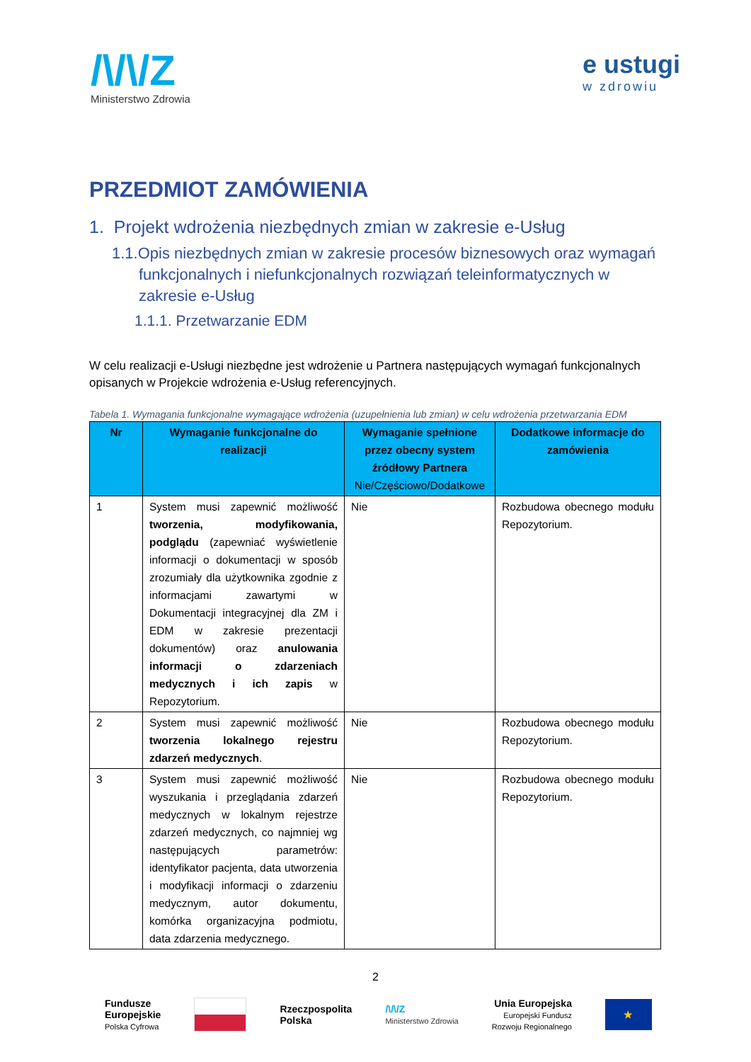/\/\/Z
Ministerstwo Zdrowia
e ustugi
w zdrowiu
PRZEDMIOT ZAMÓWIENIA
1. Projekt wdrożenia niezbędnych zmian w zakresie e-Usług
1.1.Opis niezbędnych zmian w zakresie procesów biznesowych oraz wymagań funkcjonalnych i niefunkcjonalnych rozwiązań teleinformatycznych w zakresie e-Usług
1.1.1. Przetwarzanie EDM
W celu realizacji e-Usługi niezbędne jest wdrożenie u Partnera następujących wymagań funkcjonalnych opisanych w Projekcie wdrożenia e-Usług referencyjnych.
Tabela 1. Wymagania funkcjonalne wymagające wdrożenia (uzupełnienia lub zmian) w celu wdrożenia przetwarzania EDM
| Nr | Wymaganie funkcjonalne do realizacji | Wymaganie spełnione przez obecny system źródłowy Partnera Nie/Częściowo/Dodatkowe | Dodatkowe informacje do zamówienia |
| --- | --- | --- | --- |
| 1 | System musi zapewnić możliwość tworzenia, modyfikowania, podglądu (zapewniać wyświetlenie informacji o dokumentacji w sposób zrozumiały dla użytkownika zgodnie z informacjami zawartymi w Dokumentacji integracyjnej dla ZM i EDM w zakresie prezentacji dokumentów) oraz anulowania informacji o zdarzeniach medycznych i ich zapis w Repozytorium. | Nie | Rozbudowa obecnego modułu Repozytorium. |
| 2 | System musi zapewnić możliwość tworzenia lokalnego rejestru zdarzeń medycznych . | Nie | Rozbudowa obecnego modułu Repozytorium. |
| 3 | System musi zapewnić możliwość wyszukania i przeglądania zdarzeń medycznych w lokalnym rejestrze zdarzeń medycznych, co najmniej wg następujących parametrów: identyfikator pacjenta, data utworzenia i modyfikacji informacji o zdarzeniu medycznym, autor dokumentu, komórka organizacyjna podmiotu, data zdarzenia medycznego. | Nie | Rozbudowa obecnego modułu Repozytorium. |
2
Fundusze
Europejskie
Polska Cyfrowa
Rzeczpospolita
Polska
/\/\/Z
Ministerstwo Zdrowia
Unia Europejska
Europejski Fundusz
Rozwoju Regionalnego
★